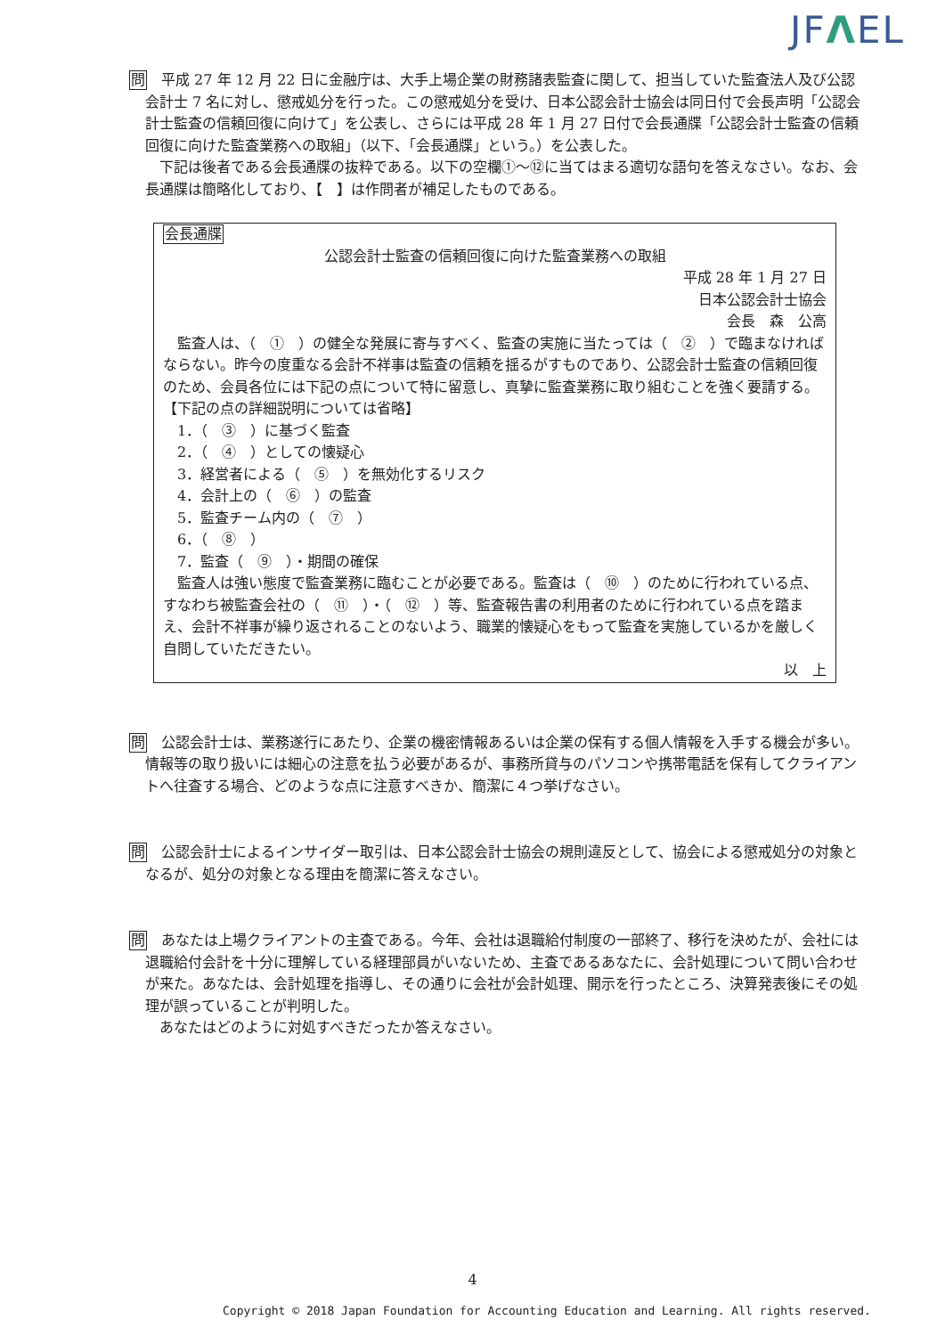JFΛEL
問　平成 27 年 12 月 22 日に金融庁は、大手上場企業の財務諸表監査に関して、担当していた監査法人及び公認会計士 7 名に対し、懲戒処分を行った。この懲戒処分を受け、日本公認会計士協会は同日付で会長声明「公認会計士監査の信頼回復に向けて」を公表し、さらには平成 28 年 1 月 27 日付で会長通牒「公認会計士監査の信頼回復に向けた監査業務への取組」（以下、「会長通牒」という。）を公表した。
　下記は後者である会長通牒の抜粋である。以下の空欄①～⑫に当てはまる適切な語句を答えなさい。なお、会長通牒は簡略化しており、【　】は作問者が補足したものである。
会長通牒
公認会計士監査の信頼回復に向けた監査業務への取組
平成 28 年 1 月 27 日
日本公認会計士協会
会長　森　公高
　監査人は、（　①　）の健全な発展に寄与すべく、監査の実施に当たっては（　②　）で臨まなければならない。昨今の度重なる会計不祥事は監査の信頼を揺るがすものであり、公認会計士監査の信頼回復のため、会員各位には下記の点について特に留意し、真摯に監査業務に取り組むことを強く要請する。
【下記の点の詳細説明については省略】
　1．（　③　）に基づく監査
　2．（　④　）としての懐疑心
　3．経営者による（　⑤　）を無効化するリスク
　4．会計上の（　⑥　）の監査
　5．監査チーム内の（　⑦　）
　6．（　⑧　）
　7．監査（　⑨　）・期間の確保
　監査人は強い態度で監査業務に臨むことが必要である。監査は（　⑩　）のために行われている点、すなわち被監査会社の（　⑪　）・（　⑫　）等、監査報告書の利用者のために行われている点を踏まえ、会計不祥事が繰り返されることのないよう、職業的懐疑心をもって監査を実施しているかを厳しく自問していただきたい。
以　上
問　公認会計士は、業務遂行にあたり、企業の機密情報あるいは企業の保有する個人情報を入手する機会が多い。情報等の取り扱いには細心の注意を払う必要があるが、事務所貸与のパソコンや携帯電話を保有してクライアントへ往査する場合、どのような点に注意すべきか、簡潔に４つ挙げなさい。
問　公認会計士によるインサイダー取引は、日本公認会計士協会の規則違反として、協会による懲戒処分の対象となるが、処分の対象となる理由を簡潔に答えなさい。
問　あなたは上場クライアントの主査である。今年、会社は退職給付制度の一部終了、移行を決めたが、会社には退職給付会計を十分に理解している経理部員がいないため、主査であるあなたに、会計処理について問い合わせが来た。あなたは、会計処理を指導し、その通りに会社が会計処理、開示を行ったところ、決算発表後にその処理が誤っていることが判明した。
　あなたはどのように対処すべきだったか答えなさい。
4
Copyright © 2018 Japan Foundation for Accounting Education and Learning. All rights reserved.